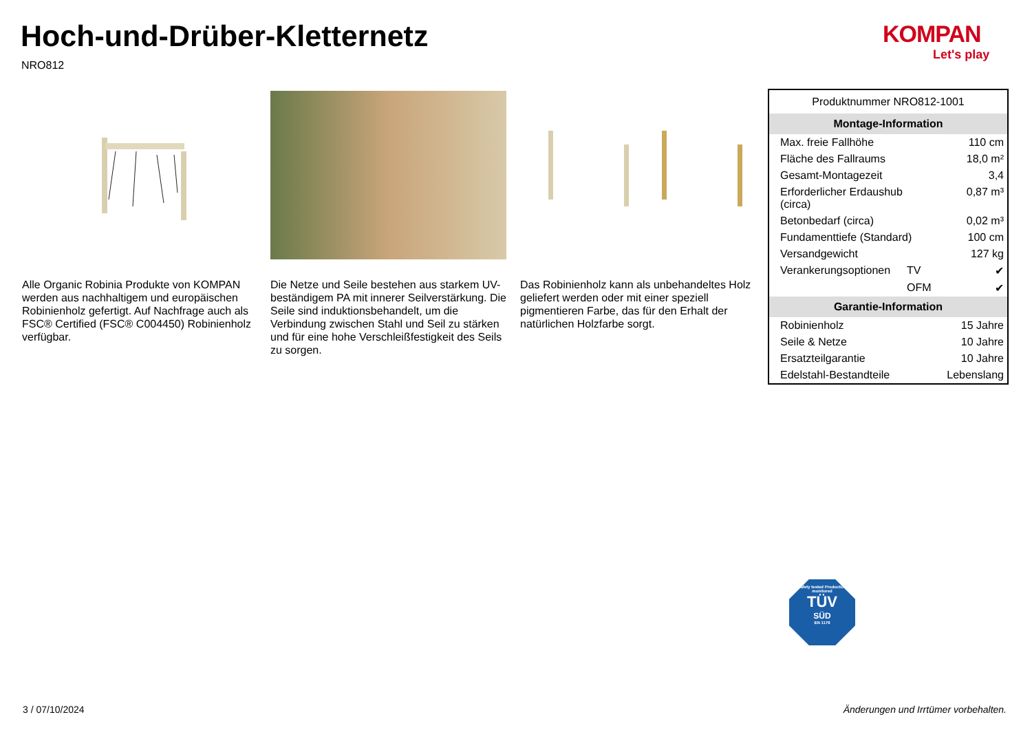Hoch-und-Drüber-Kletternetz
NRO812
KOMPAN
Let's play
Alle Organic Robinia Produkte von KOMPAN werden aus nachhaltigem und europäischen Robinienholz gefertigt. Auf Nachfrage auch als FSC® Certified (FSC® C004450) Robinienholz verfügbar.
Die Netze und Seile bestehen aus starkem UV-beständigem PA mit innerer Seilverstärkung. Die Seile sind induktionsbehandelt, um die Verbindung zwischen Stahl und Seil zu stärken und für eine hohe Verschleißfestigkeit des Seils zu sorgen.
Das Robinienholz kann als unbehandeltes Holz geliefert werden oder mit einer speziell pigmentieren Farbe, das für den Erhalt der natürlichen Holzfarbe sorgt.
| Produktnummer NRO812-1001 | | |
| Montage-Information | | |
| Max. freie Fallhöhe | | 110 cm |
| Fläche des Fallraums | | 18,0 m² |
| Gesamt-Montagezeit | | 3,4 |
| Erforderlicher Erdaushub (circa) | | 0,87 m³ |
| Betonbedarf (circa) | | 0,02 m³ |
| Fundamenttiefe (Standard) | | 100 cm |
| Versandgewicht | | 127 kg |
| Verankerungsoptionen | TV | ✔ |
| | OFM | ✔ |
| Garantie-Information | | |
| Robinienholz | | 15 Jahre |
| Seile & Netze | | 10 Jahre |
| Ersatzteilgarantie | | 10 Jahre |
| Edelstahl-Bestandteile | | Lebenslang |
Safety tested Production monitored
TÜV
SÜD
EN 1176
3 / 07/10/2024
Änderungen und Irrtümer vorbehalten.